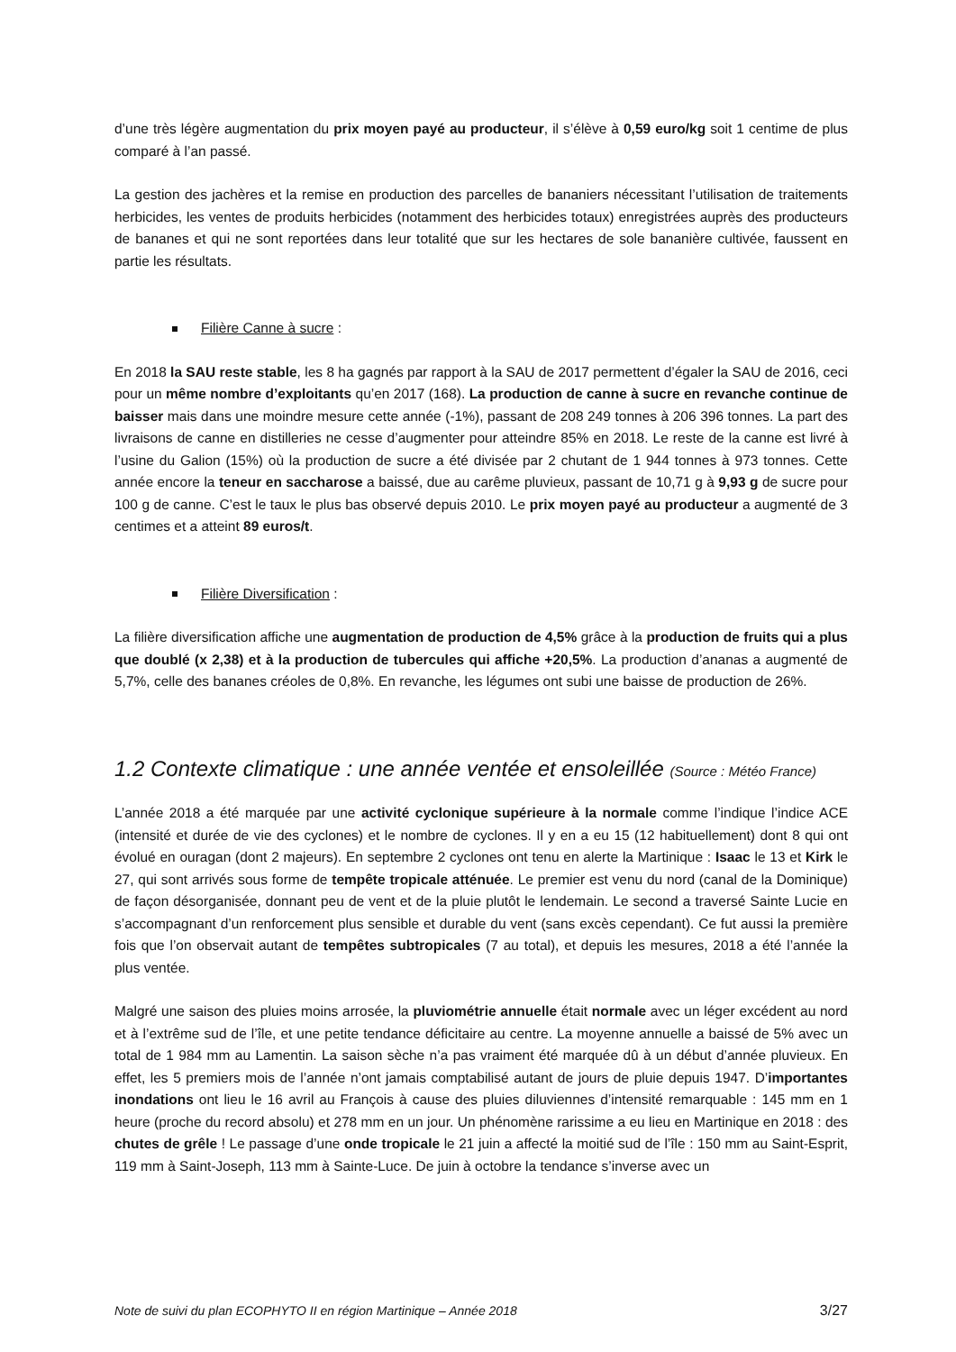d’une très légère augmentation du prix moyen payé au producteur, il s’élève à 0,59 euro/kg soit 1 centime de plus comparé à l’an passé.
La gestion des jachères et la remise en production des parcelles de bananiers nécessitant l’utilisation de traitements herbicides, les ventes de produits herbicides (notamment des herbicides totaux) enregistrées auprès des producteurs de bananes et qui ne sont reportées dans leur totalité que sur les hectares de sole bananière cultivée, faussent en partie les résultats.
Filière Canne à sucre :
En 2018 la SAU reste stable, les 8 ha gagnés par rapport à la SAU de 2017 permettent d’égaler la SAU de 2016, ceci pour un même nombre d’exploitants qu’en 2017 (168). La production de canne à sucre en revanche continue de baisser mais dans une moindre mesure cette année (-1%), passant de 208 249 tonnes à 206 396 tonnes. La part des livraisons de canne en distilleries ne cesse d’augmenter pour atteindre 85% en 2018. Le reste de la canne est livré à l’usine du Galion (15%) où la production de sucre a été divisée par 2 chutant de 1 944 tonnes à 973 tonnes. Cette année encore la teneur en saccharose a baissé, due au carême pluvieux, passant de 10,71 g à 9,93 g de sucre pour 100 g de canne. C’est le taux le plus bas observé depuis 2010. Le prix moyen payé au producteur a augmenté de 3 centimes et a atteint 89 euros/t.
Filière Diversification :
La filière diversification affiche une augmentation de production de 4,5% grâce à la production de fruits qui a plus que doublé (x 2,38) et à la production de tubercules qui affiche +20,5%. La production d’ananas a augmenté de 5,7%, celle des bananes créoles de 0,8%. En revanche, les légumes ont subi une baisse de production de 26%.
1.2 Contexte climatique : une année ventée et ensoleillée (Source : Météo France)
L’année 2018 a été marquée par une activité cyclonique supérieure à la normale comme l’indique l’indice ACE (intensité et durée de vie des cyclones) et le nombre de cyclones. Il y en a eu 15 (12 habituellement) dont 8 qui ont évolué en ouragan (dont 2 majeurs). En septembre 2 cyclones ont tenu en alerte la Martinique : Isaac le 13 et Kirk le 27, qui sont arrivés sous forme de tempête tropicale atténuée. Le premier est venu du nord (canal de la Dominique) de façon désorganisée, donnant peu de vent et de la pluie plutôt le lendemain. Le second a traversé Sainte Lucie en s’accompagnant d’un renforcement plus sensible et durable du vent (sans excès cependant). Ce fut aussi la première fois que l’on observait autant de tempêtes subtropicales (7 au total), et depuis les mesures, 2018 a été l’année la plus ventée.
Malgré une saison des pluies moins arrosée, la pluviométrie annuelle était normale avec un léger excédent au nord et à l’extrême sud de l’île, et une petite tendance déficitaire au centre. La moyenne annuelle a baissé de 5% avec un total de 1 984 mm au Lamentin. La saison sèche n’a pas vraiment été marquée dû à un début d’année pluvieux. En effet, les 5 premiers mois de l’année n’ont jamais comptabilisé autant de jours de pluie depuis 1947. D’importantes inondations ont lieu le 16 avril au François à cause des pluies diluviennes d’intensité remarquable : 145 mm en 1 heure (proche du record absolu) et 278 mm en un jour. Un phénomène rarissime a eu lieu en Martinique en 2018 : des chutes de grêle ! Le passage d’une onde tropicale le 21 juin a affecté la moitié sud de l’île : 150 mm au Saint-Esprit, 119 mm à Saint-Joseph, 113 mm à Sainte-Luce. De juin à octobre la tendance s’inverse avec un
Note de suivi du plan ECOPHYTO II en région Martinique – Année 2018 3/27